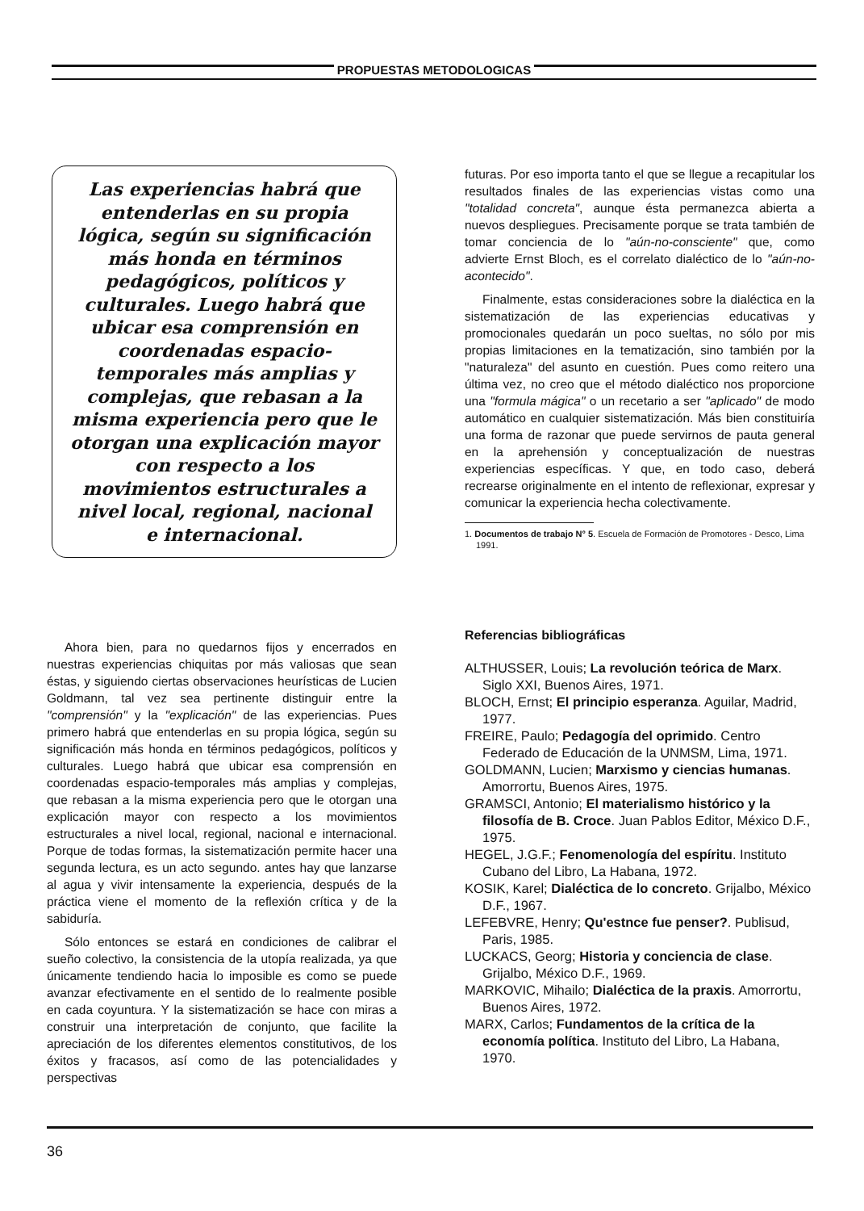PROPUESTAS METODOLOGICAS
Las experiencias habrá que entenderlas en su propia lógica, según su significación más honda en términos pedagógicos, políticos y culturales. Luego habrá que ubicar esa comprensión en coordenadas espacio-temporales más amplias y complejas, que rebasan a la misma experiencia pero que le otorgan una explicación mayor con respecto a los movimientos estructurales a nivel local, regional, nacional e internacional.
Ahora bien, para no quedarnos fijos y encerrados en nuestras experiencias chiquitas por más valiosas que sean éstas, y siguiendo ciertas observaciones heurísticas de Lucien Goldmann, tal vez sea pertinente distinguir entre la "comprensión" y la "explicación" de las experiencias. Pues primero habrá que entenderlas en su propia lógica, según su significación más honda en términos pedagógicos, políticos y culturales. Luego habrá que ubicar esa comprensión en coordenadas espacio-temporales más amplias y complejas, que rebasan a la misma experiencia pero que le otorgan una explicación mayor con respecto a los movimientos estructurales a nivel local, regional, nacional e internacional. Porque de todas formas, la sistematización permite hacer una segunda lectura, es un acto segundo. antes hay que lanzarse al agua y vivir intensamente la experiencia, después de la práctica viene el momento de la reflexión crítica y de la sabiduría.
Sólo entonces se estará en condiciones de calibrar el sueño colectivo, la consistencia de la utopía realizada, ya que únicamente tendiendo hacia lo imposible es como se puede avanzar efectivamente en el sentido de lo realmente posible en cada coyuntura. Y la sistematización se hace con miras a construir una interpretación de conjunto, que facilite la apreciación de los diferentes elementos constitutivos, de los éxitos y fracasos, así como de las potencialidades y perspectivas
futuras. Por eso importa tanto el que se llegue a recapitular los resultados finales de las experiencias vistas como una "totalidad concreta", aunque ésta permanezca abierta a nuevos despliegues. Precisamente porque se trata también de tomar conciencia de lo "aún-no-consciente" que, como advierte Ernst Bloch, es el correlato dialéctico de lo "aún-no-acontecido".
Finalmente, estas consideraciones sobre la dialéctica en la sistematización de las experiencias educativas y promocionales quedarán un poco sueltas, no sólo por mis propias limitaciones en la tematización, sino también por la "naturaleza" del asunto en cuestión. Pues como reitero una última vez, no creo que el método dialéctico nos proporcione una "formula mágica" o un recetario a ser "aplicado" de modo automático en cualquier sistematización. Más bien constituiría una forma de razonar que puede servirnos de pauta general en la aprehensión y conceptualización de nuestras experiencias específicas. Y que, en todo caso, deberá recrearse originalmente en el intento de reflexionar, expresar y comunicar la experiencia hecha colectivamente.
1. Documentos de trabajo N° 5. Escuela de Formación de Promotores - Desco, Lima 1991.
Referencias bibliográficas
ALTHUSSER, Louis; La revolución teórica de Marx. Siglo XXI, Buenos Aires, 1971.
BLOCH, Ernst; El principio esperanza. Aguilar, Madrid, 1977.
FREIRE, Paulo; Pedagogía del oprimido. Centro Federado de Educación de la UNMSM, Lima, 1971.
GOLDMANN, Lucien; Marxismo y ciencias humanas. Amorrortu, Buenos Aires, 1975.
GRAMSCI, Antonio; El materialismo histórico y la filosofía de B. Croce. Juan Pablos Editor, México D.F., 1975.
HEGEL, J.G.F.; Fenomenología del espíritu. Instituto Cubano del Libro, La Habana, 1972.
KOSIK, Karel; Dialéctica de lo concreto. Grijalbo, México D.F., 1967.
LEFEBVRE, Henry; Qu'estnce fue penser?. Publisud, Paris, 1985.
LUCKACS, Georg; Historia y conciencia de clase. Grijalbo, México D.F., 1969.
MARKOVIC, Mihailo; Dialéctica de la praxis. Amorrortu, Buenos Aires, 1972.
MARX, Carlos; Fundamentos de la crítica de la economía política. Instituto del Libro, La Habana, 1970.
36